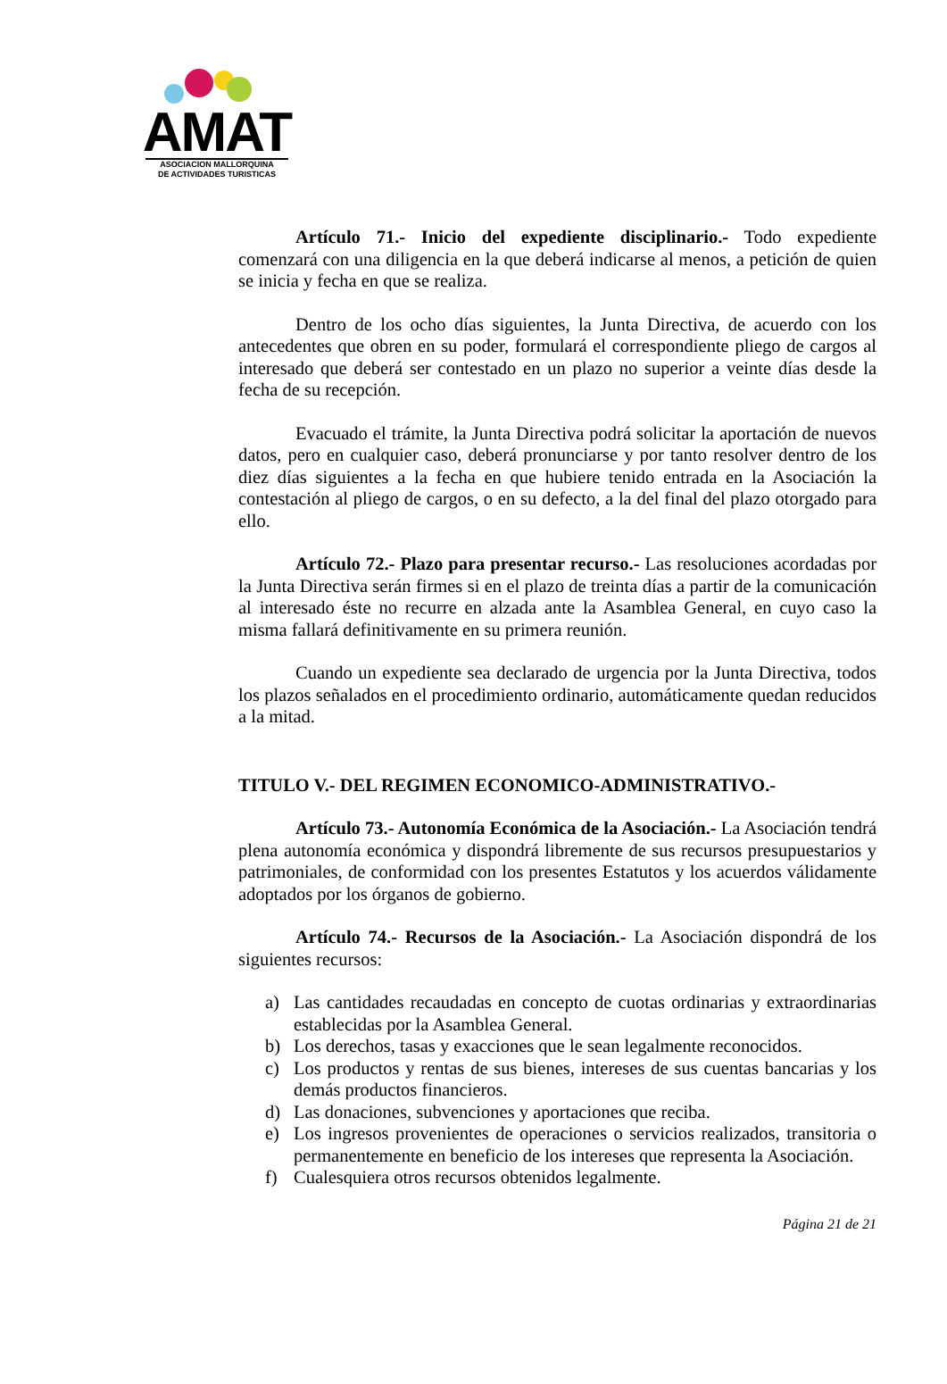AMAT
ASOCIACION MALLORQUINA
DE ACTIVIDADES TURISTICAS
Artículo 71.- Inicio del expediente disciplinario.- Todo expediente comenzará con una diligencia en la que deberá indicarse al menos, a petición de quien se inicia y fecha en que se realiza.
Dentro de los ocho días siguientes, la Junta Directiva, de acuerdo con los antecedentes que obren en su poder, formulará el correspondiente pliego de cargos al interesado que deberá ser contestado en un plazo no superior a veinte días desde la fecha de su recepción.
Evacuado el trámite, la Junta Directiva podrá solicitar la aportación de nuevos datos, pero en cualquier caso, deberá pronunciarse y por tanto resolver dentro de los diez días siguientes a la fecha en que hubiere tenido entrada en la Asociación la contestación al pliego de cargos, o en su defecto, a la del final del plazo otorgado para ello.
Artículo 72.- Plazo para presentar recurso.- Las resoluciones acordadas por la Junta Directiva serán firmes si en el plazo de treinta días a partir de la comunicación al interesado éste no recurre en alzada ante la Asamblea General, en cuyo caso la misma fallará definitivamente en su primera reunión.
Cuando un expediente sea declarado de urgencia por la Junta Directiva, todos los plazos señalados en el procedimiento ordinario, automáticamente quedan reducidos a la mitad.
TITULO V.- DEL REGIMEN ECONOMICO-ADMINISTRATIVO.-
Artículo 73.- Autonomía Económica de la Asociación.- La Asociación tendrá plena autonomía económica y dispondrá libremente de sus recursos presupuestarios y patrimoniales, de conformidad con los presentes Estatutos y los acuerdos válidamente adoptados por los órganos de gobierno.
Artículo 74.- Recursos de la Asociación.- La Asociación dispondrá de los siguientes recursos:
a) Las cantidades recaudadas en concepto de cuotas ordinarias y extraordinarias establecidas por la Asamblea General.
b) Los derechos, tasas y exacciones que le sean legalmente reconocidos.
c) Los productos y rentas de sus bienes, intereses de sus cuentas bancarias y los demás productos financieros.
d) Las donaciones, subvenciones y aportaciones que reciba.
e) Los ingresos provenientes de operaciones o servicios realizados, transitoria o permanentemente en beneficio de los intereses que representa la Asociación.
f) Cualesquiera otros recursos obtenidos legalmente.
Página 21 de 21